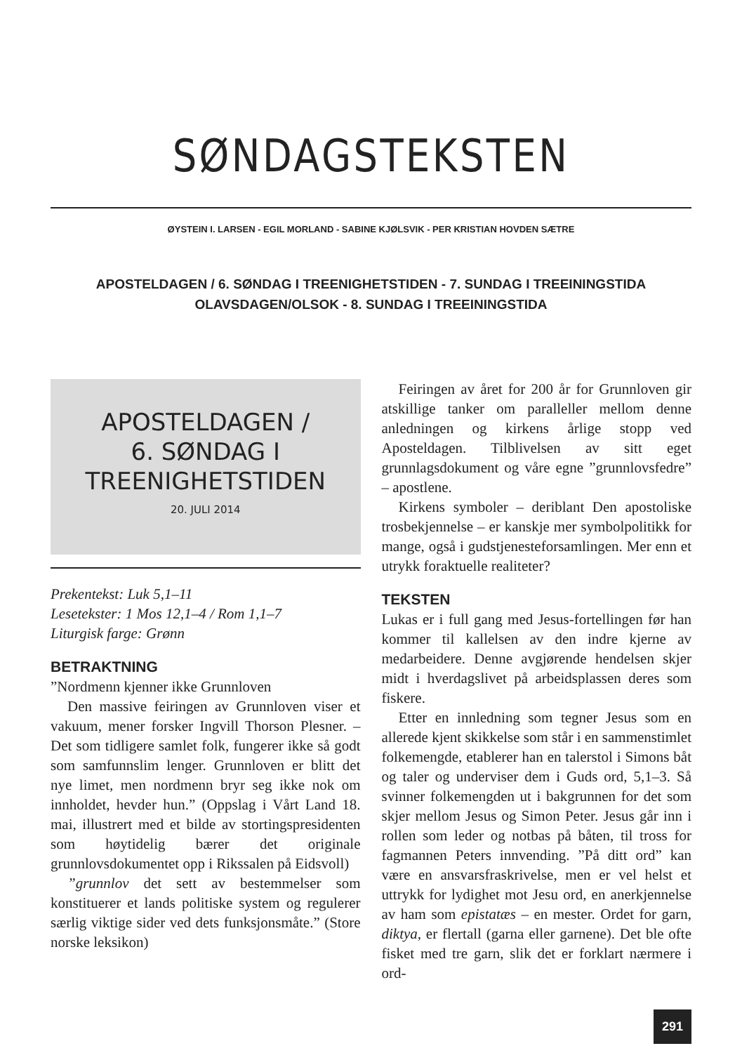SØNDAGSTEKSTEN
ØYSTEIN I. LARSEN - EGIL MORLAND - SABINE KJØLSVIK - PER KRISTIAN HOVDEN SÆTRE
APOSTELDAGEN / 6. SØNDAG I TREENIGHETSTIDEN - 7. SUNDAG I TREEININGSTIDA
OLAVSDAGEN/OLSOK - 8. SUNDAG I TREEININGSTIDA
APOSTELDAGEN /
6. SØNDAG I
TREENIGHETSTIDEN
20. JULI 2014
Prekentekst: Luk 5,1–11
Lesetekster: 1 Mos 12,1–4 / Rom 1,1–7
Liturgisk farge: Grønn
BETRAKTNING
”Nordmenn kjenner ikke Grunnloven
Den massive feiringen av Grunnloven viser et vakuum, mener forsker Ingvill Thorson Plesner. – Det som tidligere samlet folk, fungerer ikke så godt som samfunnslim lenger. Grunnloven er blitt det nye limet, men nordmenn bryr seg ikke nok om innholdet, hevder hun.” (Oppslag i Vårt Land 18. mai, illustrert med et bilde av stortingspresidenten som høytidelig bærer det originale grunnlovsdokumentet opp i Rikssalen på Eidsvoll)
”grunnlov det sett av bestemmelser som konstituerer et lands politiske system og regulerer særlig viktige sider ved dets funksjonsmåte.” (Store norske leksikon)
Feiringen av året for 200 år for Grunnloven gir atskillige tanker om paralleller mellom denne anledningen og kirkens årlige stopp ved Aposteldagen. Tilblivelsen av sitt eget grunnlagsdokument og våre egne ”grunnlovsfedre” – apostlene.
Kirkens symboler – deriblant Den apostoliske trosbekjennelse – er kanskje mer symbolpolitikk for mange, også i gudstjenesteforsamlingen. Mer enn et utrykk foraktuelle realiteter?
TEKSTEN
Lukas er i full gang med Jesus-fortellingen før han kommer til kallelsen av den indre kjerne av medarbeidere. Denne avgjørende hendelsen skjer midt i hverdagslivet på arbeidsplassen deres som fiskere.
Etter en innledning som tegner Jesus som en allerede kjent skikkelse som står i en sammenstimlet folkemengde, etablerer han en talerstol i Simons båt og taler og underviser dem i Guds ord, 5,1–3. Så svinner folkemengden ut i bakgrunnen for det som skjer mellom Jesus og Simon Peter. Jesus går inn i rollen som leder og notbas på båten, til tross for fagmannen Peters innvending. ”På ditt ord” kan være en ansvarsfraskrivelse, men er vel helst et uttrykk for lydighet mot Jesu ord, en anerkjennelse av ham som epistatæs – en mester. Ordet for garn, diktya, er flertall (garna eller garnene). Det ble ofte fisket med tre garn, slik det er forklart nærmere i ord-
291